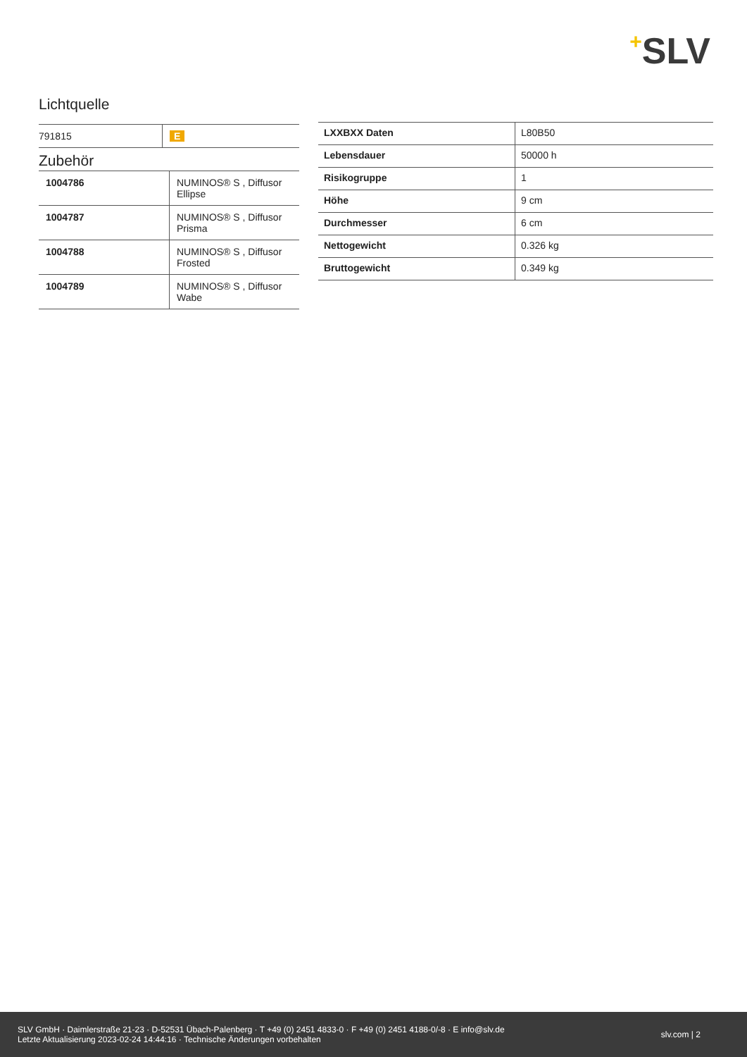+SLV
Lichtquelle
| 791815 | E |
Zubehör
| 1004786 | NUMINOS® S , Diffusor Ellipse |
| 1004787 | NUMINOS® S , Diffusor Prisma |
| 1004788 | NUMINOS® S , Diffusor Frosted |
| 1004789 | NUMINOS® S , Diffusor Wabe |
| LXXBXX Daten | L80B50 |
| Lebensdauer | 50000 h |
| Risikogruppe | 1 |
| Höhe | 9 cm |
| Durchmesser | 6 cm |
| Nettogewicht | 0.326 kg |
| Bruttogewicht | 0.349 kg |
SLV GmbH · Daimlerstraße 21-23 · D-52531 Übach-Palenberg · T +49 (0) 2451 4833-0 · F +49 (0) 2451 4188-0/-8 · E info@slv.de
Letzte Aktualisierung 2023-02-24 14:44:16 · Technische Änderungen vorbehalten
slv.com | 2